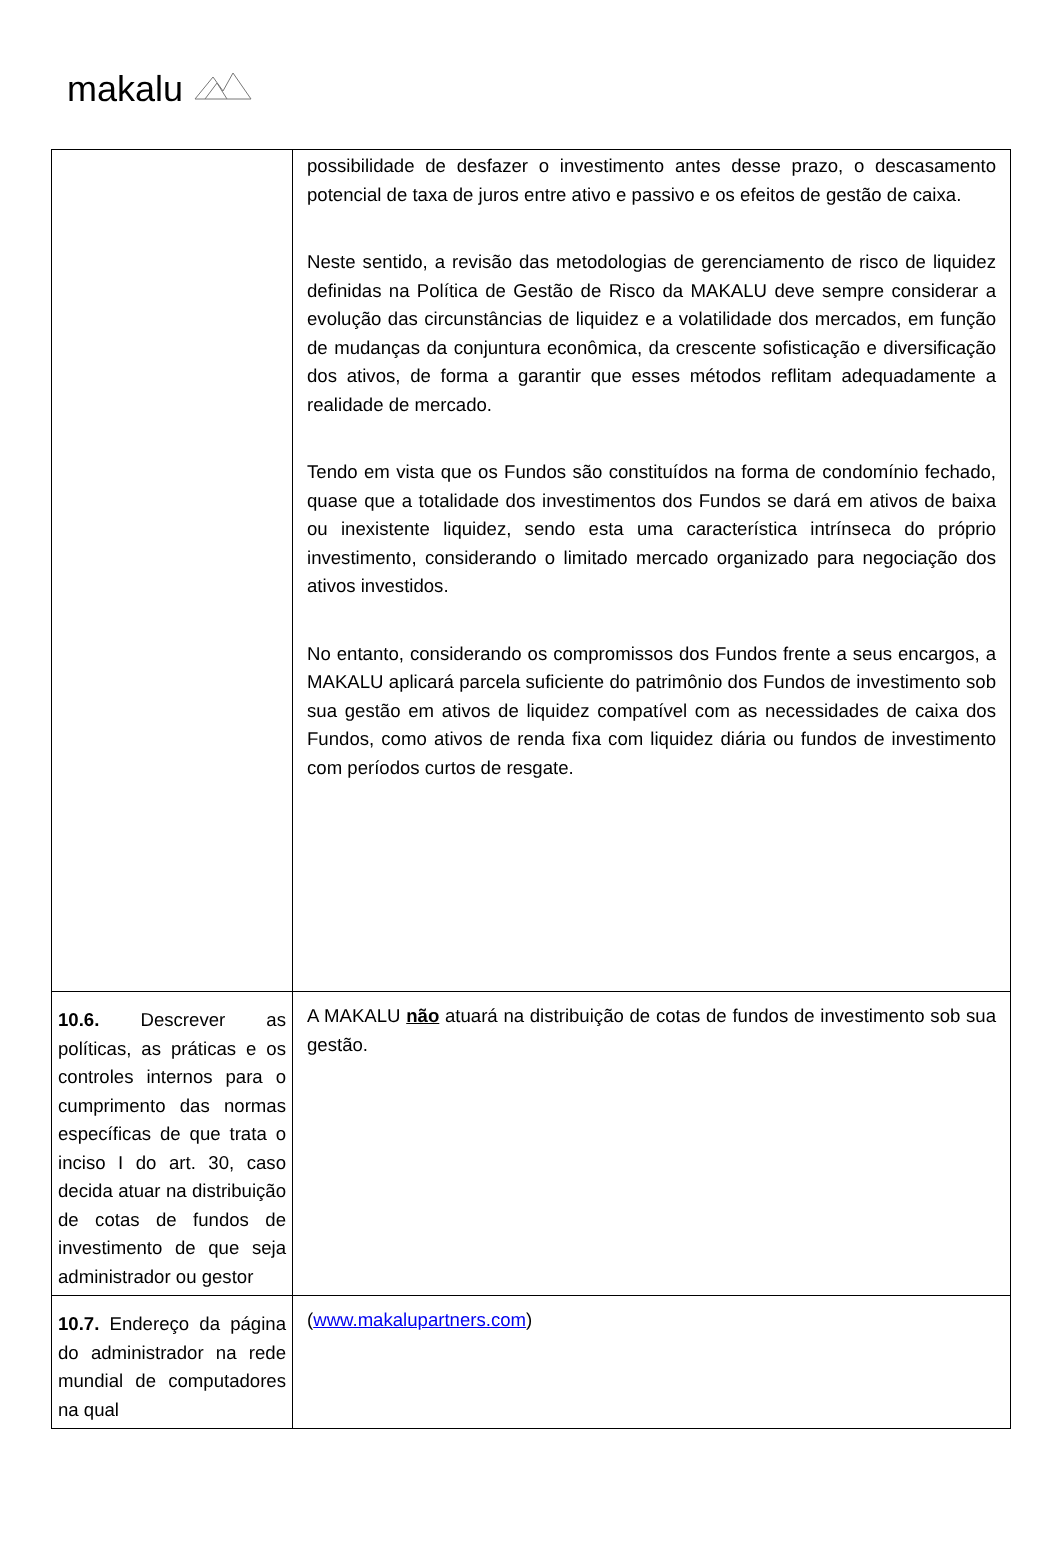makalu
| | possibilidade de desfazer o investimento antes desse prazo, o descasamento potencial de taxa de juros entre ativo e passivo e os efeitos de gestão de caixa. Neste sentido, a revisão das metodologias de gerenciamento de risco de liquidez definidas na Política de Gestão de Risco da MAKALU deve sempre considerar a evolução das circunstâncias de liquidez e a volatilidade dos mercados, em função de mudanças da conjuntura econômica, da crescente sofisticação e diversificação dos ativos, de forma a garantir que esses métodos reflitam adequadamente a realidade de mercado. Tendo em vista que os Fundos são constituídos na forma de condomínio fechado, quase que a totalidade dos investimentos dos Fundos se dará em ativos de baixa ou inexistente liquidez, sendo esta uma característica intrínseca do próprio investimento, considerando o limitado mercado organizado para negociação dos ativos investidos. No entanto, considerando os compromissos dos Fundos frente a seus encargos, a MAKALU aplicará parcela suficiente do patrimônio dos Fundos de investimento sob sua gestão em ativos de liquidez compatível com as necessidades de caixa dos Fundos, como ativos de renda fixa com liquidez diária ou fundos de investimento com períodos curtos de resgate. |
| 10.6. Descrever as políticas, as práticas e os controles internos para o cumprimento das normas específicas de que trata o inciso I do art. 30, caso decida atuar na distribuição de cotas de fundos de investimento de que seja administrador ou gestor | A MAKALU não atuará na distribuição de cotas de fundos de investimento sob sua gestão. |
| 10.7. Endereço da página do administrador na rede mundial de computadores na qual | ( www.makalupartners.com ) |